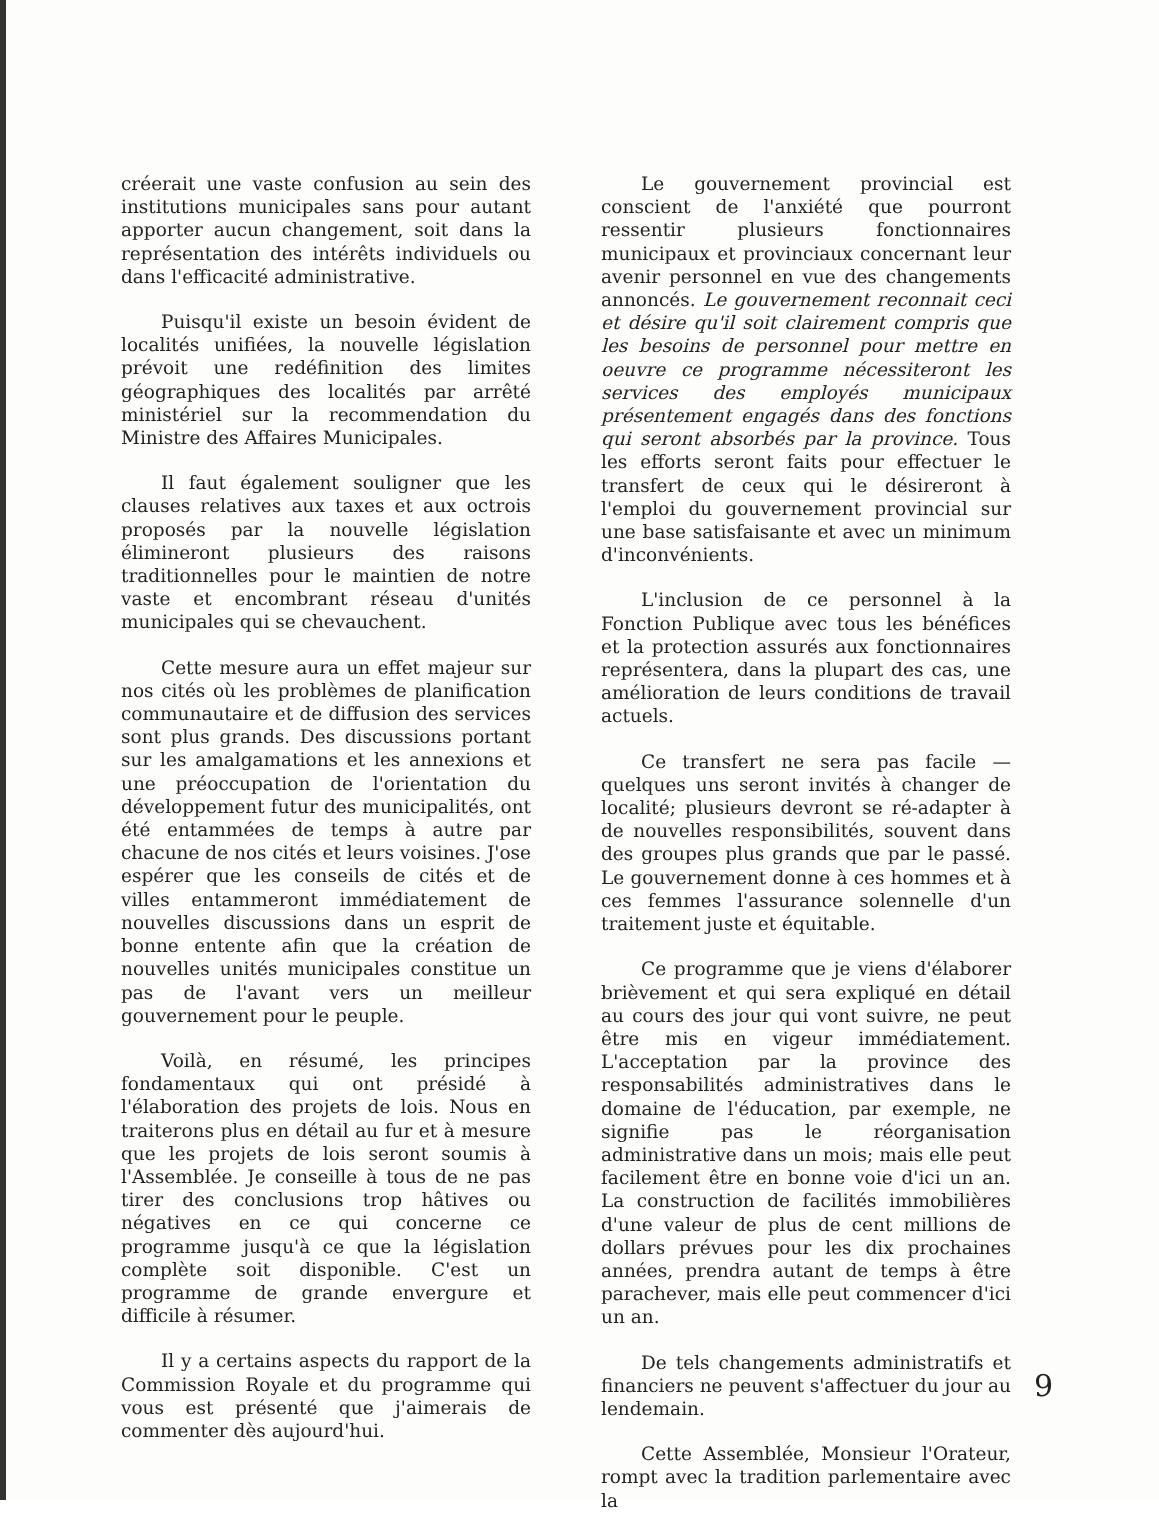créerait une vaste confusion au sein des institutions municipales sans pour autant apporter aucun changement, soit dans la représentation des intérêts individuels ou dans l'efficacité administrative.
Puisqu'il existe un besoin évident de localités unifiées, la nouvelle législation prévoit une redéfinition des limites géographiques des localités par arrêté ministériel sur la recommendation du Ministre des Affaires Municipales.
Il faut également souligner que les clauses relatives aux taxes et aux octrois proposés par la nouvelle législation élimineront plusieurs des raisons traditionnelles pour le maintien de notre vaste et encombrant réseau d'unités municipales qui se chevauchent.
Cette mesure aura un effet majeur sur nos cités où les problèmes de planification communautaire et de diffusion des services sont plus grands. Des discussions portant sur les amalgamations et les annexions et une préoccupation de l'orientation du développement futur des municipalités, ont été entammées de temps à autre par chacune de nos cités et leurs voisines. J'ose espérer que les conseils de cités et de villes entammeront immédiatement de nouvelles discussions dans un esprit de bonne entente afin que la création de nouvelles unités municipales constitue un pas de l'avant vers un meilleur gouvernement pour le peuple.
Voilà, en résumé, les principes fondamentaux qui ont présidé à l'élaboration des projets de lois. Nous en traiterons plus en détail au fur et à mesure que les projets de lois seront soumis à l'Assemblée. Je conseille à tous de ne pas tirer des conclusions trop hâtives ou négatives en ce qui concerne ce programme jusqu'à ce que la législation complète soit disponible. C'est un programme de grande envergure et difficile à résumer.
Il y a certains aspects du rapport de la Commission Royale et du programme qui vous est présenté que j'aimerais de commenter dès aujourd'hui.
Le gouvernement provincial est conscient de l'anxiété que pourront ressentir plusieurs fonctionnaires municipaux et provinciaux concernant leur avenir personnel en vue des changements annoncés. Le gouvernement reconnait ceci et désire qu'il soit clairement compris que les besoins de personnel pour mettre en oeuvre ce programme nécessiteront les services des employés municipaux présentement engagés dans des fonctions qui seront absorbés par la province. Tous les efforts seront faits pour effectuer le transfert de ceux qui le désireront à l'emploi du gouvernement provincial sur une base satisfaisante et avec un minimum d'inconvénients.
L'inclusion de ce personnel à la Fonction Publique avec tous les bénéfices et la protection assurés aux fonctionnaires représentera, dans la plupart des cas, une amélioration de leurs conditions de travail actuels.
Ce transfert ne sera pas facile — quelques uns seront invités à changer de localité; plusieurs devront se ré-adapter à de nouvelles responsibilités, souvent dans des groupes plus grands que par le passé. Le gouvernement donne à ces hommes et à ces femmes l'assurance solennelle d'un traitement juste et équitable.
Ce programme que je viens d'élaborer brièvement et qui sera expliqué en détail au cours des jour qui vont suivre, ne peut être mis en vigeur immédiatement. L'acceptation par la province des responsabilités administratives dans le domaine de l'éducation, par exemple, ne signifie pas le réorganisation administrative dans un mois; mais elle peut facilement être en bonne voie d'ici un an. La construction de facilités immobilières d'une valeur de plus de cent millions de dollars prévues pour les dix prochaines années, prendra autant de temps à être parachever, mais elle peut commencer d'ici un an.
De tels changements administratifs et financiers ne peuvent s'affectuer du jour au lendemain.
Cette Assemblée, Monsieur l'Orateur, rompt avec la tradition parlementaire avec la
9